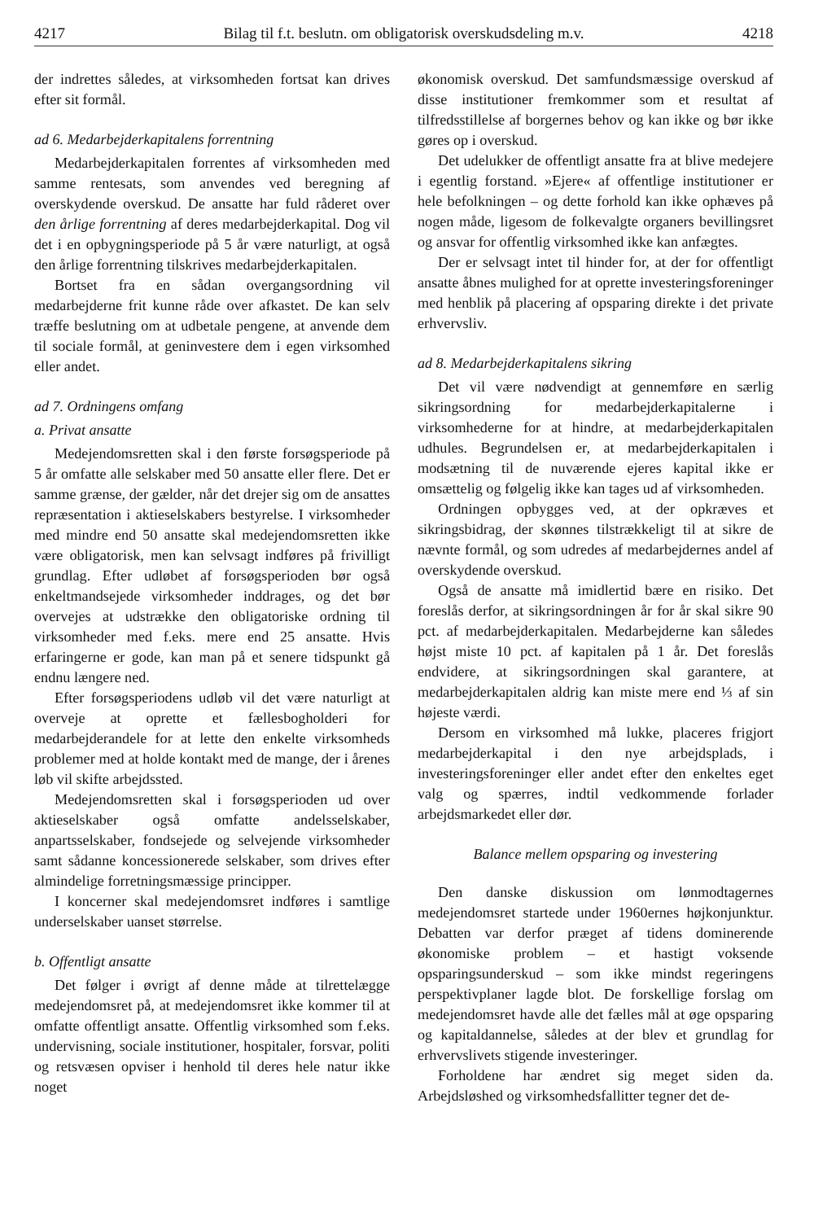4217 Bilag til f.t. beslutn. om obligatorisk overskudsdeling m.v. 4218
der indrettes således, at virksomheden fortsat kan drives efter sit formål.
ad 6. Medarbejderkapitalens forrentning
Medarbejderkapitalen forrentes af virksomheden med samme rentesats, som anvendes ved beregning af overskydende overskud. De ansatte har fuld råderet over den årlige forrentning af deres medarbejderkapital. Dog vil det i en opbygningsperiode på 5 år være naturligt, at også den årlige forrentning tilskrives medarbejderkapitalen.
Bortset fra en sådan overgangsordning vil medarbejderne frit kunne råde over afkastet. De kan selv træffe beslutning om at udbetale pengene, at anvende dem til sociale formål, at geninvestere dem i egen virksomhed eller andet.
ad 7. Ordningens omfang
a. Privat ansatte
Medejendomsretten skal i den første forsøgsperiode på 5 år omfatte alle selskaber med 50 ansatte eller flere. Det er samme grænse, der gælder, når det drejer sig om de ansattes repræsentation i aktieselskabers bestyrelse. I virksomheder med mindre end 50 ansatte skal medejendomsretten ikke være obligatorisk, men kan selvsagt indføres på frivilligt grundlag. Efter udløbet af forsøgsperioden bør også enkeltmandsejede virksomheder inddrages, og det bør overvejes at udstrække den obligatoriske ordning til virksomheder med f.eks. mere end 25 ansatte. Hvis erfaringerne er gode, kan man på et senere tidspunkt gå endnu længere ned.
Efter forsøgsperiodens udløb vil det være naturligt at overveje at oprette et fællesbogholderi for medarbejderandele for at lette den enkelte virksomheds problemer med at holde kontakt med de mange, der i årenes løb vil skifte arbejdssted.
Medejendomsretten skal i forsøgsperioden ud over aktieselskaber også omfatte andelsselskaber, anpartsselskaber, fondsejede og selvejende virksomheder samt sådanne koncessionerede selskaber, som drives efter almindelige forretningsmæssige principper.
I koncerner skal medejendomsret indføres i samtlige underselskaber uanset størrelse.
b. Offentligt ansatte
Det følger i øvrigt af denne måde at tilrettelægge medejendomsret på, at medejendomsret ikke kommer til at omfatte offentligt ansatte. Offentlig virksomhed som f.eks. undervisning, sociale institutioner, hospitaler, forsvar, politi og retsvæsen opviser i henhold til deres hele natur ikke noget
økonomisk overskud. Det samfundsmæssige overskud af disse institutioner fremkommer som et resultat af tilfredsstillelse af borgernes behov og kan ikke og bør ikke gøres op i overskud.
Det udelukker de offentligt ansatte fra at blive medejere i egentlig forstand. »Ejere« af offentlige institutioner er hele befolkningen – og dette forhold kan ikke ophæves på nogen måde, ligesom de folkevalgte organers bevillingsret og ansvar for offentlig virksomhed ikke kan anfægtes.
Der er selvsagt intet til hinder for, at der for offentligt ansatte åbnes mulighed for at oprette investeringsforeninger med henblik på placering af opsparing direkte i det private erhvervsliv.
ad 8. Medarbejderkapitalens sikring
Det vil være nødvendigt at gennemføre en særlig sikringsordning for medarbejderkapitalerne i virksomhederne for at hindre, at medarbejderkapitalen udhules. Begrundelsen er, at medarbejderkapitalen i modsætning til de nuværende ejeres kapital ikke er omsættelig og følgelig ikke kan tages ud af virksomheden.
Ordningen opbygges ved, at der opkræves et sikringsbidrag, der skønnes tilstrækkeligt til at sikre de nævnte formål, og som udredes af medarbejdernes andel af overskydende overskud.
Også de ansatte må imidlertid bære en risiko. Det foreslås derfor, at sikringsordningen år for år skal sikre 90 pct. af medarbejderkapitalen. Medarbejderne kan således højst miste 10 pct. af kapitalen på 1 år. Det foreslås endvidere, at sikringsordningen skal garantere, at medarbejderkapitalen aldrig kan miste mere end ⅓ af sin højeste værdi.
Dersom en virksomhed må lukke, placeres frigjort medarbejderkapital i den nye arbejdsplads, i investeringsforeninger eller andet efter den enkeltes eget valg og spærres, indtil vedkommende forlader arbejdsmarkedet eller dør.
Balance mellem opsparing og investering
Den danske diskussion om lønmodtagernes medejendomsret startede under 1960ernes højkonjunktur. Debatten var derfor præget af tidens dominerende økonomiske problem – et hastigt voksende opsparingsunderskud – som ikke mindst regeringens perspektivplaner lagde blot. De forskellige forslag om medejendomsret havde alle det fælles mål at øge opsparing og kapitaldannelse, således at der blev et grundlag for erhvervslivets stigende investeringer.
Forholdene har ændret sig meget siden da. Arbejdsløshed og virksomhedsfallitter tegner det de-